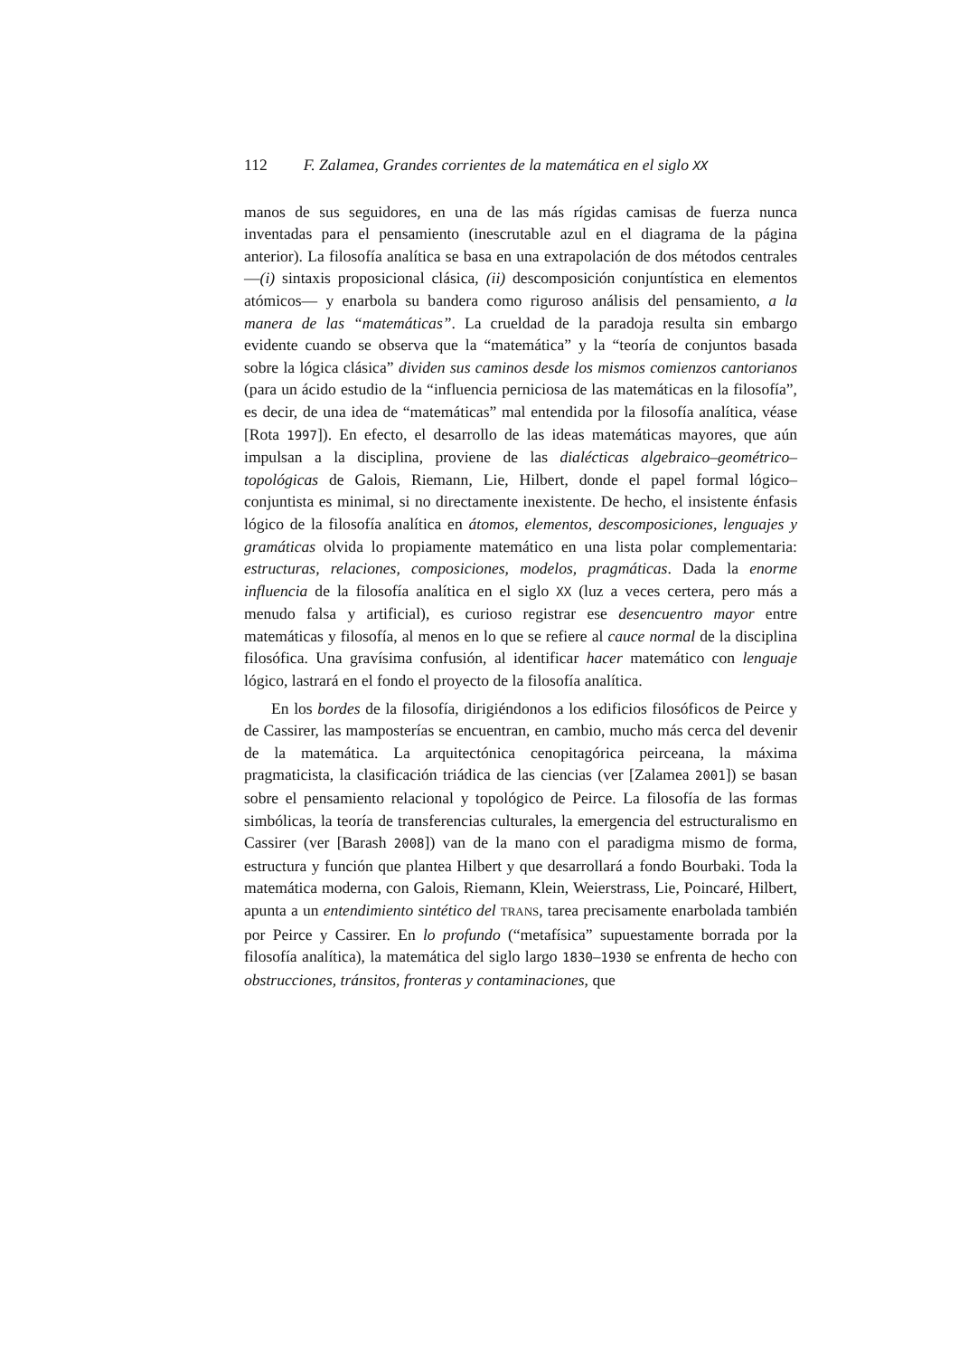112 F. Zalamea, Grandes corrientes de la matemática en el siglo XX
manos de sus seguidores, en una de las más rígidas camisas de fuerza nunca inventadas para el pensamiento (inescrutable azul en el diagrama de la página anterior). La filosofía analítica se basa en una extrapolación de dos métodos centrales —(i) sintaxis proposicional clásica, (ii) descomposición conjuntística en elementos atómicos— y enarbola su bandera como riguroso análisis del pensamiento, a la manera de las “matemáticas”. La crueldad de la paradoja resulta sin embargo evidente cuando se observa que la “matemática” y la “teoría de conjuntos basada sobre la lógica clásica” dividen sus caminos desde los mismos comienzos cantorianos (para un ácido estudio de la “influencia perniciosa de las matemáticas en la filosofía”, es decir, de una idea de “matemáticas” mal entendida por la filosofía analítica, véase [Rota 1997]). En efecto, el desarrollo de las ideas matemáticas mayores, que aún impulsan a la disciplina, proviene de las dialécticas algebraico–geométrico–topológicas de Galois, Riemann, Lie, Hilbert, donde el papel formal lógico–conjuntista es minimal, si no directamente inexistente. De hecho, el insistente énfasis lógico de la filosofía analítica en átomos, elementos, descomposiciones, lenguajes y gramáticas olvida lo propiamente matemático en una lista polar complementaria: estructuras, relaciones, composiciones, modelos, pragmáticas. Dada la enorme influencia de la filosofía analítica en el siglo XX (luz a veces certera, pero más a menudo falsa y artificial), es curioso registrar ese desencuentro mayor entre matemáticas y filosofía, al menos en lo que se refiere al cauce normal de la disciplina filosófica. Una gravísima confusión, al identificar hacer matemático con lenguaje lógico, lastrará en el fondo el proyecto de la filosofía analítica.
En los bordes de la filosofía, dirigiéndonos a los edificios filosóficos de Peirce y de Cassirer, las mamposterías se encuentran, en cambio, mucho más cerca del devenir de la matemática. La arquitectónica cenopitagórica peirceana, la máxima pragmaticista, la clasificación triádica de las ciencias (ver [Zalamea 2001]) se basan sobre el pensamiento relacional y topológico de Peirce. La filosofía de las formas simbólicas, la teoría de transferencias culturales, la emergencia del estructuralismo en Cassirer (ver [Barash 2008]) van de la mano con el paradigma mismo de forma, estructura y función que plantea Hilbert y que desarrollará a fondo Bourbaki. Toda la matemática moderna, con Galois, Riemann, Klein, Weierstrass, Lie, Poincaré, Hilbert, apunta a un entendimiento sintético del TRANS, tarea precisamente enarbolada también por Peirce y Cassirer. En lo profundo (“metafísica” supuestamente borrada por la filosofía analítica), la matemática del siglo largo 1830–1930 se enfrenta de hecho con obstrucciones, tránsitos, fronteras y contaminaciones, que